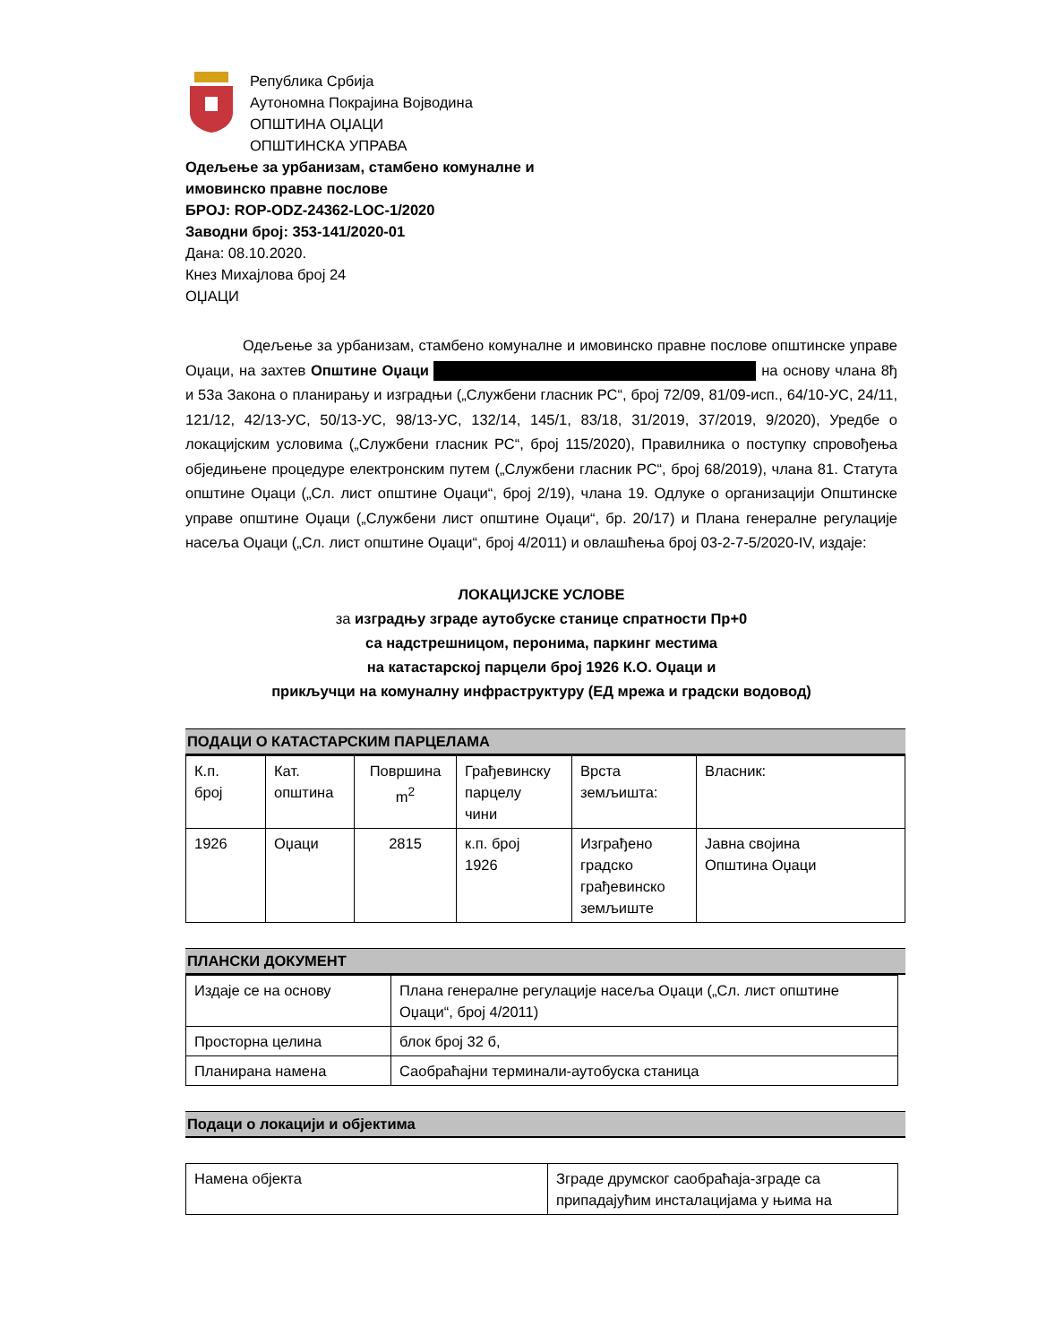Република Србија
Аутономна Покрајина Војводина
ОПШТИНА ОЏАЦИ
ОПШТИНСКА УПРАВА
Одељење за урбанизам, стамбено комуналне и
имовинско правне послове
БРОЈ: ROP-ODZ-24362-LOC-1/2020
Заводни број: 353-141/2020-01
Дана: 08.10.2020.
Кнез Михајлова број 24
ОЏАЦИ
Одељење за урбанизам, стамбено комуналне и имовинско правне послове општинске управе Оџаци, на захтев Општине Оџаци на основу члана 8ђ и 53а Закона о планирању и изградњи („Службени гласник РС“, број 72/09, 81/09-исп., 64/10-УС, 24/11, 121/12, 42/13-УС, 50/13-УС, 98/13-УС, 132/14, 145/1, 83/18, 31/2019, 37/2019, 9/2020), Уредбе о локацијским условима („Службени гласник РС“, број 115/2020), Правилника о поступку спровођења обједињене процедуре електронским путем („Службени гласник РС“, број 68/2019), члана 81. Статута општине Оџаци („Сл. лист општине Оџаци“, број 2/19), члана 19. Одлуке о организацији Општинске управе општине Оџаци („Службени лист општине Оџаци“, бр. 20/17) и Плана генералне регулације насеља Оџаци („Сл. лист општине Оџаци“, број 4/2011) и овлашћења број 03-2-7-5/2020-IV, издаје:
ЛОКАЦИЈСКЕ УСЛОВЕ
за изградњу зграде аутобуске станице спратности Пр+0
са надстрешницом, перонима, паркинг местима
на катастарској парцели број 1926 К.О. Оџаци и
прикључци на комуналну инфраструктуру (ЕД мрежа и градски водовод)
ПОДАЦИ О КАТАСТАРСКИМ ПАРЦЕЛАМА
| К.п. број | Кат. општина | Површина m<sup>2</sup> | Грађевинску парцелу чини | Врста земљишта: | Власник: |
| 1926 | Оџаци | 2815 | к.п. број 1926 | Изграђено градско грађевинско земљиште | Јавна својина Општина Оџаци |
ПЛАНСКИ ДОКУМЕНТ
| Издаје се на основу | Плана генералне регулације насеља Оџаци („Сл. лист општине Оџаци“, број 4/2011) |
| Просторна целина | блок број 32 б, |
| Планирана намена | Саобраћајни терминали-аутобуска станица |
Подаци о локацији и објектима
| Намена објекта | Зграде друмског саобраћаја-зграде са припадајућим инсталацијама у њима на |